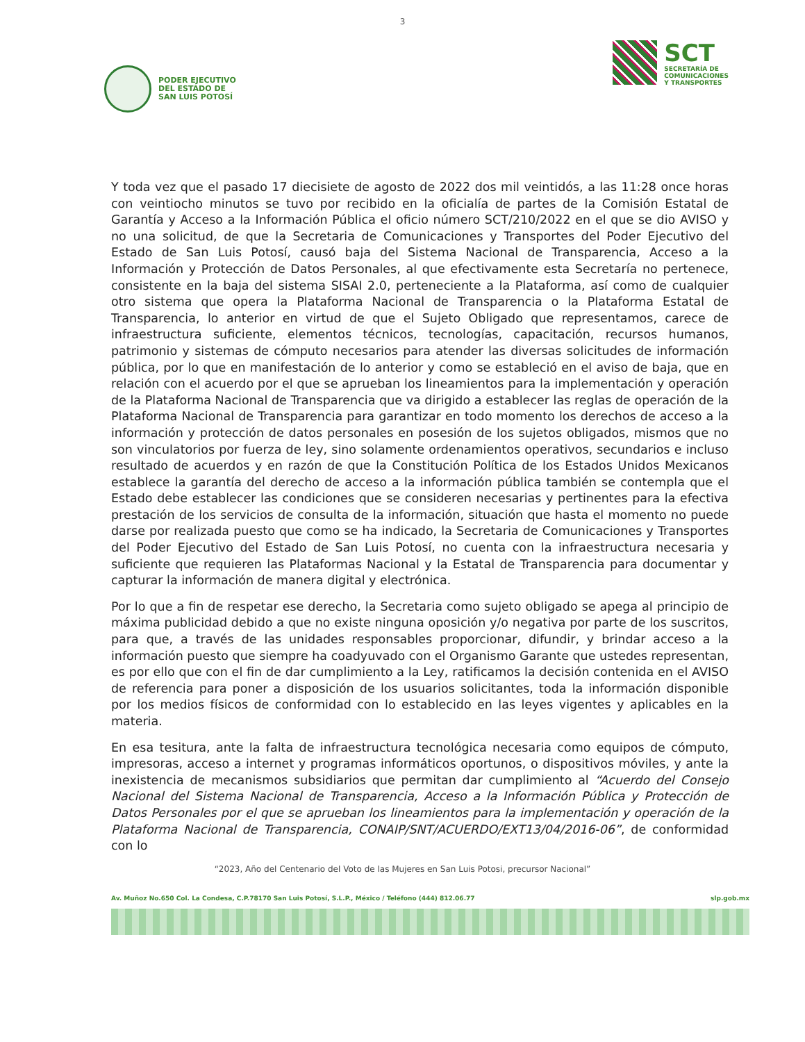3
PODER EJECUTIVO
DEL ESTADO DE
SAN LUIS POTOSÍ
SCT
SECRETARÍA DE
COMUNICACIONES
Y TRANSPORTES
Y toda vez que el pasado 17 diecisiete de agosto de 2022 dos mil veintidós, a las 11:28 once horas con veintiocho minutos se tuvo por recibido en la oficialía de partes de la Comisión Estatal de Garantía y Acceso a la Información Pública el oficio número SCT/210/2022 en el que se dio AVISO y no una solicitud, de que la Secretaria de Comunicaciones y Transportes del Poder Ejecutivo del Estado de San Luis Potosí, causó baja del Sistema Nacional de Transparencia, Acceso a la Información y Protección de Datos Personales, al que efectivamente esta Secretaría no pertenece, consistente en la baja del sistema SISAI 2.0, perteneciente a la Plataforma, así como de cualquier otro sistema que opera la Plataforma Nacional de Transparencia o la Plataforma Estatal de Transparencia, lo anterior en virtud de que el Sujeto Obligado que representamos, carece de infraestructura suficiente, elementos técnicos, tecnologías, capacitación, recursos humanos, patrimonio y sistemas de cómputo necesarios para atender las diversas solicitudes de información pública, por lo que en manifestación de lo anterior y como se estableció en el aviso de baja, que en relación con el acuerdo por el que se aprueban los lineamientos para la implementación y operación de la Plataforma Nacional de Transparencia que va dirigido a establecer las reglas de operación de la Plataforma Nacional de Transparencia para garantizar en todo momento los derechos de acceso a la información y protección de datos personales en posesión de los sujetos obligados, mismos que no son vinculatorios por fuerza de ley, sino solamente ordenamientos operativos, secundarios e incluso resultado de acuerdos y en razón de que la Constitución Política de los Estados Unidos Mexicanos establece la garantía del derecho de acceso a la información pública también se contempla que el Estado debe establecer las condiciones que se consideren necesarias y pertinentes para la efectiva prestación de los servicios de consulta de la información, situación que hasta el momento no puede darse por realizada puesto que como se ha indicado, la Secretaria de Comunicaciones y Transportes del Poder Ejecutivo del Estado de San Luis Potosí, no cuenta con la infraestructura necesaria y suficiente que requieren las Plataformas Nacional y la Estatal de Transparencia para documentar y capturar la información de manera digital y electrónica.
Por lo que a fin de respetar ese derecho, la Secretaria como sujeto obligado se apega al principio de máxima publicidad debido a que no existe ninguna oposición y/o negativa por parte de los suscritos, para que, a través de las unidades responsables proporcionar, difundir, y brindar acceso a la información puesto que siempre ha coadyuvado con el Organismo Garante que ustedes representan, es por ello que con el fin de dar cumplimiento a la Ley, ratificamos la decisión contenida en el AVISO de referencia para poner a disposición de los usuarios solicitantes, toda la información disponible por los medios físicos de conformidad con lo establecido en las leyes vigentes y aplicables en la materia.
En esa tesitura, ante la falta de infraestructura tecnológica necesaria como equipos de cómputo, impresoras, acceso a internet y programas informáticos oportunos, o dispositivos móviles, y ante la inexistencia de mecanismos subsidiarios que permitan dar cumplimiento al “Acuerdo del Consejo Nacional del Sistema Nacional de Transparencia, Acceso a la Información Pública y Protección de Datos Personales por el que se aprueban los lineamientos para la implementación y operación de la Plataforma Nacional de Transparencia, CONAIP/SNT/ACUERDO/EXT13/04/2016-06”, de conformidad con lo
“2023, Año del Centenario del Voto de las Mujeres en San Luis Potosi, precursor Nacional”
Av. Muñoz No.650 Col. La Condesa, C.P.78170 San Luis Potosí, S.L.P., México / Teléfono (444) 812.06.77 slp.gob.mx